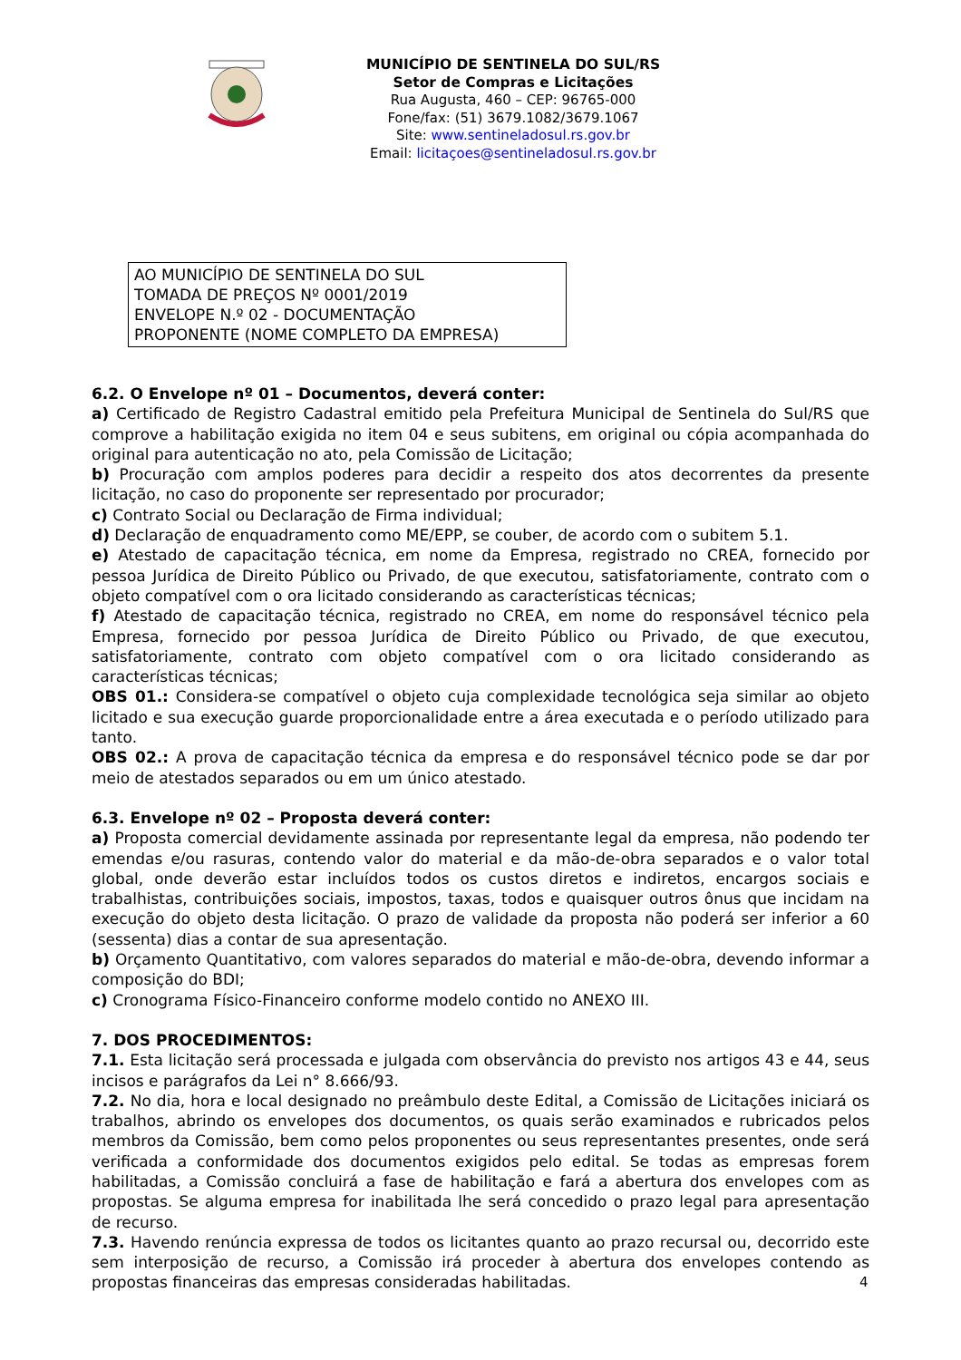MUNICÍPIO DE SENTINELA DO SUL/RS
Setor de Compras e Licitações
Rua Augusta, 460 – CEP: 96765-000
Fone/fax: (51) 3679.1082/3679.1067
Site: www.sentineladosul.rs.gov.br
Email: licitaçoes@sentineladosul.rs.gov.br
AO MUNICÍPIO DE SENTINELA DO SUL
TOMADA DE PREÇOS Nº 0001/2019
ENVELOPE N.º 02 - DOCUMENTAÇÃO
PROPONENTE (NOME COMPLETO DA EMPRESA)
6.2. O Envelope nº 01 – Documentos, deverá conter:
a) Certificado de Registro Cadastral emitido pela Prefeitura Municipal de Sentinela do Sul/RS que comprove a habilitação exigida no item 04 e seus subitens, em original ou cópia acompanhada do original para autenticação no ato, pela Comissão de Licitação;
b) Procuração com amplos poderes para decidir a respeito dos atos decorrentes da presente licitação, no caso do proponente ser representado por procurador;
c) Contrato Social ou Declaração de Firma individual;
d) Declaração de enquadramento como ME/EPP, se couber, de acordo com o subitem 5.1.
e) Atestado de capacitação técnica, em nome da Empresa, registrado no CREA, fornecido por pessoa Jurídica de Direito Público ou Privado, de que executou, satisfatoriamente, contrato com o objeto compatível com o ora licitado considerando as características técnicas;
f) Atestado de capacitação técnica, registrado no CREA, em nome do responsável técnico pela Empresa, fornecido por pessoa Jurídica de Direito Público ou Privado, de que executou, satisfatoriamente, contrato com objeto compatível com o ora licitado considerando as características técnicas;
OBS 01.: Considera-se compatível o objeto cuja complexidade tecnológica seja similar ao objeto licitado e sua execução guarde proporcionalidade entre a área executada e o período utilizado para tanto.
OBS 02.: A prova de capacitação técnica da empresa e do responsável técnico pode se dar por meio de atestados separados ou em um único atestado.
6.3. Envelope nº 02 – Proposta deverá conter:
a) Proposta comercial devidamente assinada por representante legal da empresa, não podendo ter emendas e/ou rasuras, contendo valor do material e da mão-de-obra separados e o valor total global, onde deverão estar incluídos todos os custos diretos e indiretos, encargos sociais e trabalhistas, contribuições sociais, impostos, taxas, todos e quaisquer outros ônus que incidam na execução do objeto desta licitação. O prazo de validade da proposta não poderá ser inferior a 60 (sessenta) dias a contar de sua apresentação.
b) Orçamento Quantitativo, com valores separados do material e mão-de-obra, devendo informar a composição do BDI;
c) Cronograma Físico-Financeiro conforme modelo contido no ANEXO III.
7. DOS PROCEDIMENTOS:
7.1. Esta licitação será processada e julgada com observância do previsto nos artigos 43 e 44, seus incisos e parágrafos da Lei n° 8.666/93.
7.2. No dia, hora e local designado no preâmbulo deste Edital, a Comissão de Licitações iniciará os trabalhos, abrindo os envelopes dos documentos, os quais serão examinados e rubricados pelos membros da Comissão, bem como pelos proponentes ou seus representantes presentes, onde será verificada a conformidade dos documentos exigidos pelo edital. Se todas as empresas forem habilitadas, a Comissão concluirá a fase de habilitação e fará a abertura dos envelopes com as propostas. Se alguma empresa for inabilitada lhe será concedido o prazo legal para apresentação de recurso.
7.3. Havendo renúncia expressa de todos os licitantes quanto ao prazo recursal ou, decorrido este sem interposição de recurso, a Comissão irá proceder à abertura dos envelopes contendo as propostas financeiras das empresas consideradas habilitadas.
4